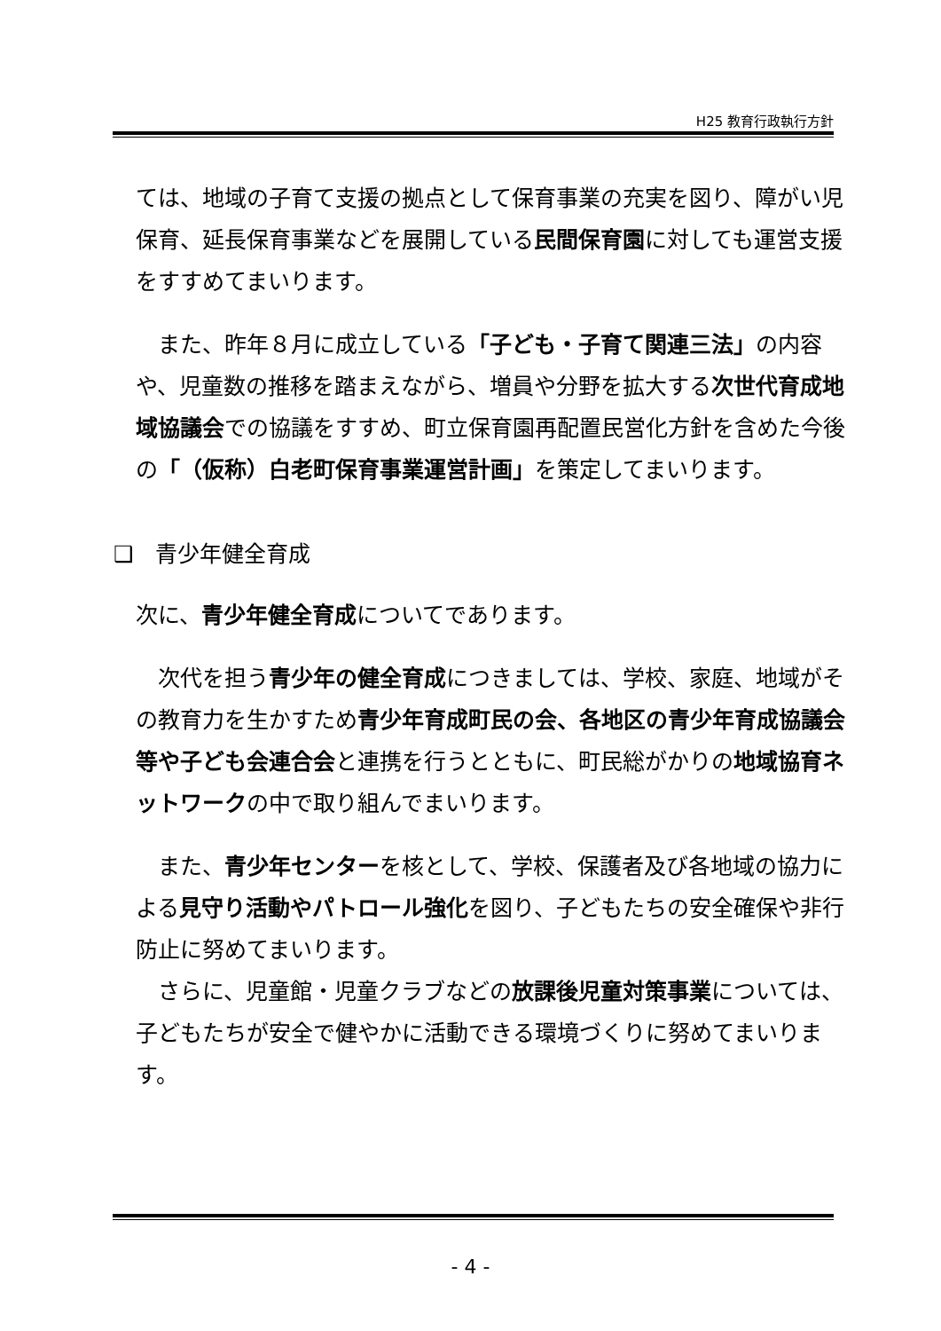H25 教育行政執行方針
ては、地域の子育て支援の拠点として保育事業の充実を図り、障がい児保育、延長保育事業などを展開している民間保育園に対しても運営支援をすすめてまいります。
　また、昨年８月に成立している「子ども・子育て関連三法」の内容や、児童数の推移を踏まえながら、増員や分野を拡大する次世代育成地域協議会での協議をすすめ、町立保育園再配置民営化方針を含めた今後の「（仮称）白老町保育事業運営計画」を策定してまいります。
❑　青少年健全育成
次に、青少年健全育成についてであります。
　次代を担う青少年の健全育成につきましては、学校、家庭、地域がその教育力を生かすため青少年育成町民の会、各地区の青少年育成協議会等や子ども会連合会と連携を行うとともに、町民総がかりの地域協育ネットワークの中で取り組んでまいります。
　また、青少年センターを核として、学校、保護者及び各地域の協力による見守り活動やパトロール強化を図り、子どもたちの安全確保や非行防止に努めてまいります。
　さらに、児童館・児童クラブなどの放課後児童対策事業については、子どもたちが安全で健やかに活動できる環境づくりに努めてまいります。
- 4 -